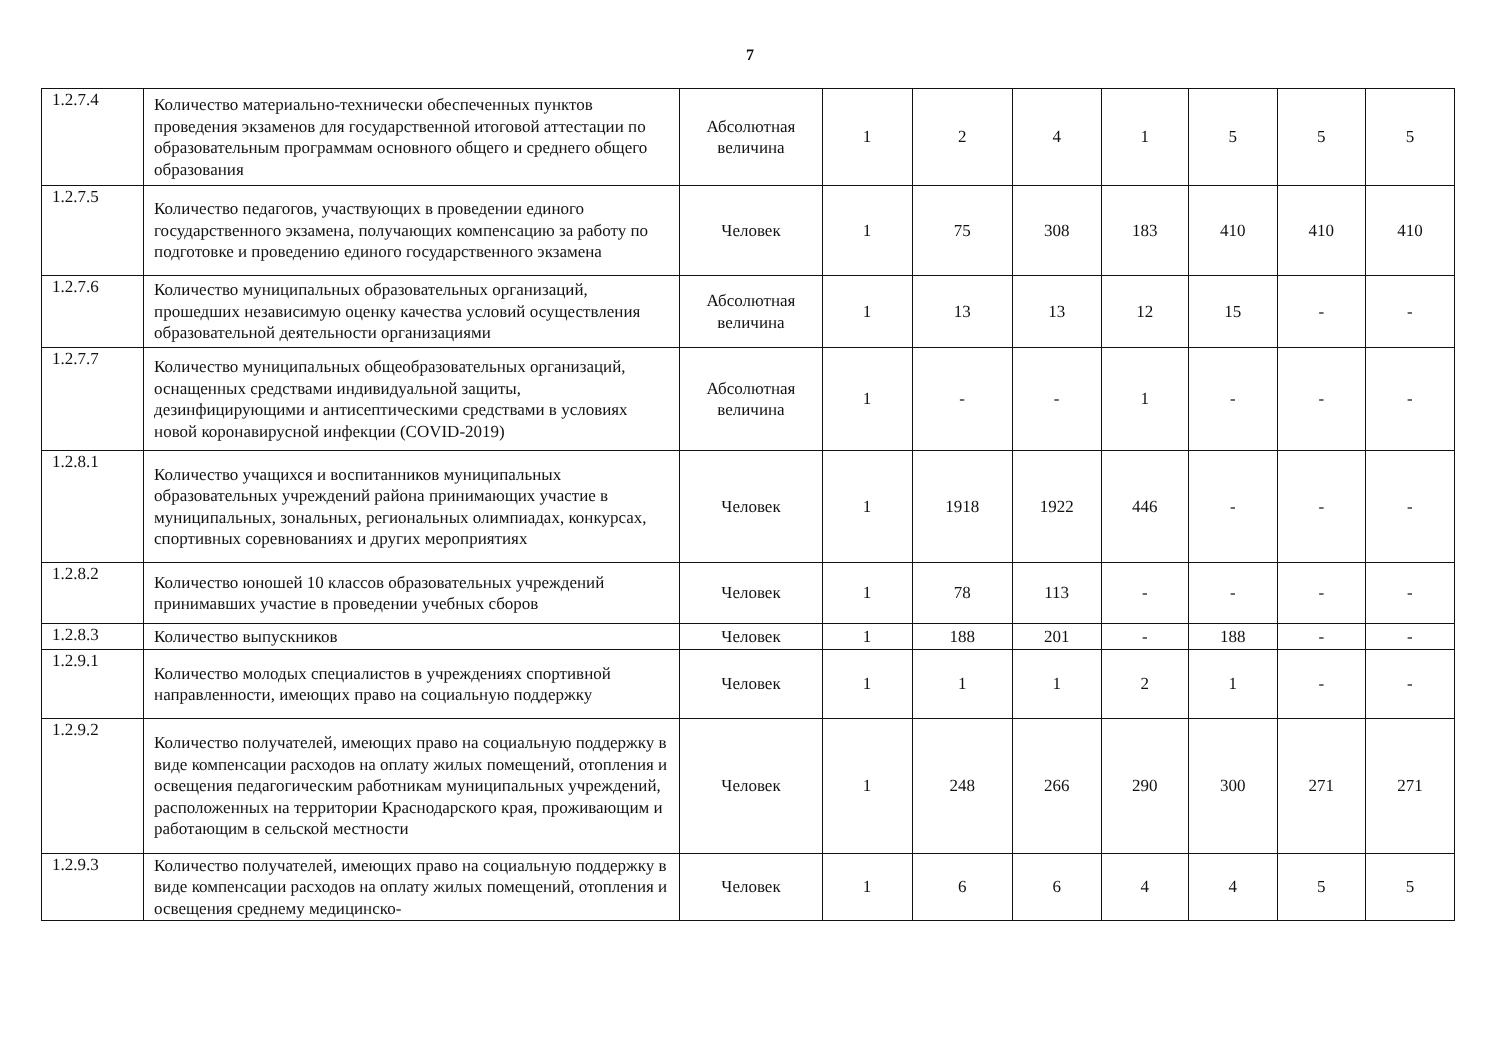7
| 1.2.7.4 | Количество материально-технически обеспеченных пунктов проведения экзаменов для государственной итоговой аттестации по образовательным программам основного общего и среднего общего образования | Абсолютная величина | 1 | 2 | 4 | 1 | 5 | 5 | 5 |
| 1.2.7.5 | Количество педагогов, участвующих в проведении единого государственного экзамена, получающих компенсацию за работу по подготовке и проведению единого государственного экзамена | Человек | 1 | 75 | 308 | 183 | 410 | 410 | 410 |
| 1.2.7.6 | Количество муниципальных образовательных организаций, прошедших независимую оценку качества условий осуществления образовательной деятельности организациями | Абсолютная величина | 1 | 13 | 13 | 12 | 15 | - | - |
| 1.2.7.7 | Количество муниципальных общеобразовательных организаций, оснащенных средствами индивидуальной защиты, дезинфицирующими и антисептическими средствами в условиях новой коронавирусной инфекции (COVID-2019) | Абсолютная величина | 1 | - | - | 1 | - | - | - |
| 1.2.8.1 | Количество учащихся и воспитанников муниципальных образовательных учреждений района принимающих участие в муниципальных, зональных, региональных олимпиадах, конкурсах, спортивных соревнованиях и других мероприятиях | Человек | 1 | 1918 | 1922 | 446 | - | - | - |
| 1.2.8.2 | Количество юношей 10 классов образовательных учреждений принимавших участие в проведении учебных сборов | Человек | 1 | 78 | 113 | - | - | - | - |
| 1.2.8.3 | Количество выпускников | Человек | 1 | 188 | 201 | - | 188 | - | - |
| 1.2.9.1 | Количество молодых специалистов в учреждениях спортивной направленности, имеющих право на социальную поддержку | Человек | 1 | 1 | 1 | 2 | 1 | - | - |
| 1.2.9.2 | Количество получателей, имеющих право на социальную поддержку в виде компенсации расходов на оплату жилых помещений, отопления и освещения педагогическим работникам муниципальных учреждений, расположенных на территории Краснодарского края, проживающим и работающим в сельской местности | Человек | 1 | 248 | 266 | 290 | 300 | 271 | 271 |
| 1.2.9.3 | Количество получателей, имеющих право на социальную поддержку в виде компенсации расходов на оплату жилых помещений, отопления и освещения среднему медицинско- | Человек | 1 | 6 | 6 | 4 | 4 | 5 | 5 |